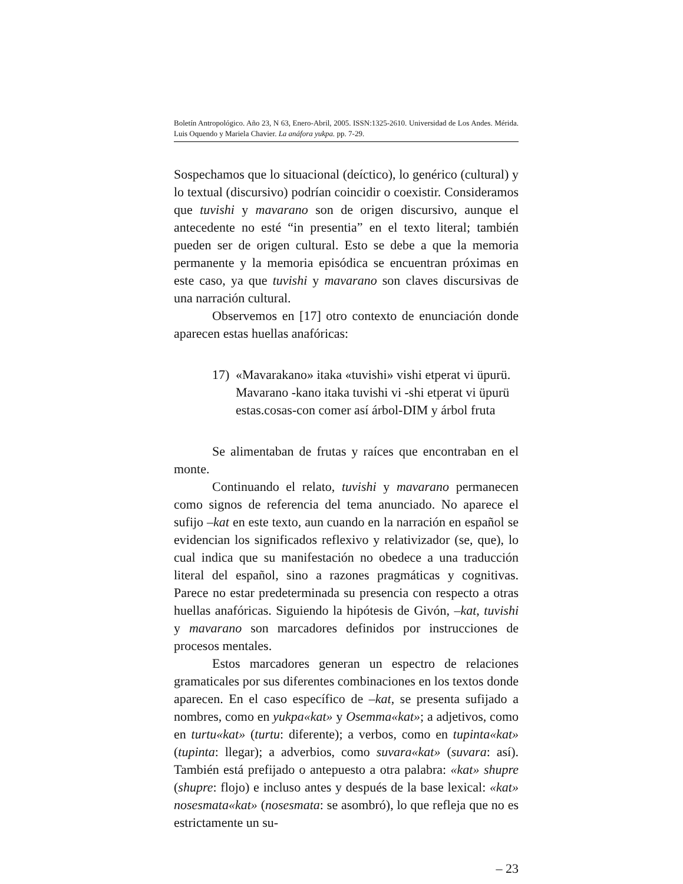Boletín Antropológico. Año 23, N 63, Enero-Abril, 2005. ISSN:1325-2610. Universidad de Los Andes. Mérida. Luis Oquendo y Mariela Chavier. La anáfora yukpa. pp. 7-29.
Sospechamos que lo situacional (deíctico), lo genérico (cultural) y lo textual (discursivo) podrían coincidir o coexistir. Consideramos que tuvishi y mavarano son de origen discursivo, aunque el antecedente no esté “in presentia” en el texto literal; también pueden ser de origen cultural. Esto se debe a que la memoria permanente y la memoria episódica se encuentran próximas en este caso, ya que tuvishi y mavarano son claves discursivas de una narración cultural.
Observemos en [17] otro contexto de enunciación donde aparecen estas huellas anafóricas:
17) «Mavarakano» itaka «tuvishi» vishi etperat vi üpurü.
Mavarano -kano itaka tuvishi vi -shi etperat vi üpurü
estas.cosas-con comer así árbol-DIM y árbol fruta
Se alimentaban de frutas y raíces que encontraban en el monte.
Continuando el relato, tuvishi y mavarano permanecen como signos de referencia del tema anunciado. No aparece el sufijo –kat en este texto, aun cuando en la narración en español se evidencian los significados reflexivo y relativizador (se, que), lo cual indica que su manifestación no obedece a una traducción literal del español, sino a razones pragmáticas y cognitivas. Parece no estar predeterminada su presencia con respecto a otras huellas anafóricas. Siguiendo la hipótesis de Givón, –kat, tuvishi y mavarano son marcadores definidos por instrucciones de procesos mentales.
Estos marcadores generan un espectro de relaciones gramaticales por sus diferentes combinaciones en los textos donde aparecen. En el caso específico de –kat, se presenta sufijado a nombres, como en yukpa«kat» y Osemma«kat»; a adjetivos, como en turtu«kat» (turtu: diferente); a verbos, como en tupinta«kat» (tupinta: llegar); a adverbios, como suvara«kat» (suvara: así). También está prefijado o antepuesto a otra palabra: «kat» shupre (shupre: flojo) e incluso antes y después de la base lexical: «kat» nosesmata«kat» (nosesmata: se asombró), lo que refleja que no es estrictamente un su-
– 23